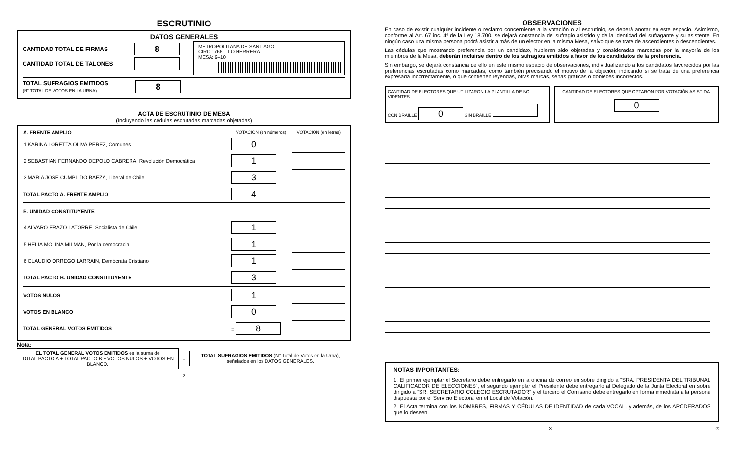ESCRUTINIO
DATOS GENERALES
CANTIDAD TOTAL DE FIRMAS 8
CANTIDAD TOTAL DE TALONES
METROPOLITANA DE SANTIAGO
CIRC.: 766 – LO HERRERA
MESA: 9–10
TOTAL SUFRAGIOS EMITIDOS
(N° TOTAL DE VOTOS EN LA URNA) 8
ACTA DE ESCRUTINIO DE MESA
(Incluyendo las cédulas escrutadas marcadas objetadas)
| A. FRENTE AMPLIO | VOTACIÓN (en números) | VOTACIÓN (en letras) |
| --- | --- | --- |
| 1 KARINA LORETTA OLIVA PEREZ, Comunes | 0 | |
| 2 SEBASTIAN FERNANDO DEPOLO CABRERA, Revolución Democrática | 1 | |
| 3 MARIA JOSE CUMPLIDO BAEZA, Liberal de Chile | 3 | |
| TOTAL PACTO A. FRENTE AMPLIO | 4 | |
| B. UNIDAD CONSTITUYENTE | | |
| 4 ALVARO ERAZO LATORRE, Socialista de Chile | 1 | |
| 5 HELIA MOLINA MILMAN, Por la democracia | 1 | |
| 6 CLAUDIO ORREGO LARRAIN, Demócrata Cristiano | 1 | |
| TOTAL PACTO B. UNIDAD CONSTITUYENTE | 3 | |
| VOTOS NULOS | 1 | |
| VOTOS EN BLANCO | 0 | |
| TOTAL GENERAL VOTOS EMITIDOS | = 8 | |
Nota:
EL TOTAL GENERAL VOTOS EMITIDOS es la suma de
TOTAL PACTO A + TOTAL PACTO B + VOTOS NULOS + VOTOS EN BLANCO.
=
TOTAL SUFRAGIOS EMITIDOS (N° Total de Votos en la Urna), señalados en los DATOS GENERALES.
2
OBSERVACIONES
En caso de existir cualquier incidente o reclamo concerniente a la votación o al escrutinio, se deberá anotar en este espacio. Asimismo, conforme al Art. 67 inc. 4º de la Ley 18.700, se dejará constancia del sufragio asistido y de la identidad del sufragante y su asistente. En ningún caso una misma persona podrá asistir a más de un elector en la misma Mesa, salvo que se trate de ascendientes o descendientes.
Las cédulas que mostrando preferencia por un candidato, hubieren sido objetadas y consideradas marcadas por la mayoría de los miembros de la Mesa, deberán incluirse dentro de los sufragios emitidos a favor de los candidatos de la preferencia.
Sin embargo, se dejará constancia de ello en este mismo espacio de observaciones, individualizando a los candidatos favorecidos por las preferencias escrutadas como marcadas, como también precisando el motivo de la objeción, indicando si se trata de una preferencia expresada incorrectamente, o que contienen leyendas, otras marcas, señas gráficas o dobleces incorrectos.
CANTIDAD DE ELECTORES QUE UTILIZARON LA PLANTILLA DE NO VIDENTES
CON BRAILLE 0 SIN BRAILLE
CANTIDAD DE ELECTORES QUE OPTARON POR VOTACIÓN ASISTIDA.
0
NOTAS IMPORTANTES:
1. El primer ejemplar el Secretario debe entregarlo en la oficina de correo en sobre dirigido a “SRA. PRESIDENTA DEL TRIBUNAL CALIFICADOR DE ELECCIONES”, el segundo ejemplar el Presidente debe entregarlo al Delegado de la Junta Electoral en sobre dirigido a “SR. SECRETARIO COLEGIO ESCRUTADOR” y el tercero el Comisario debe entregarlo en forma inmediata a la persona dispuesta por el Servicio Electoral en el Local de Votación.
2. El Acta termina con los NOMBRES, FIRMAS Y CÉDULAS DE IDENTIDAD de cada VOCAL, y además, de los APODERADOS que lo deseen.
3 ®